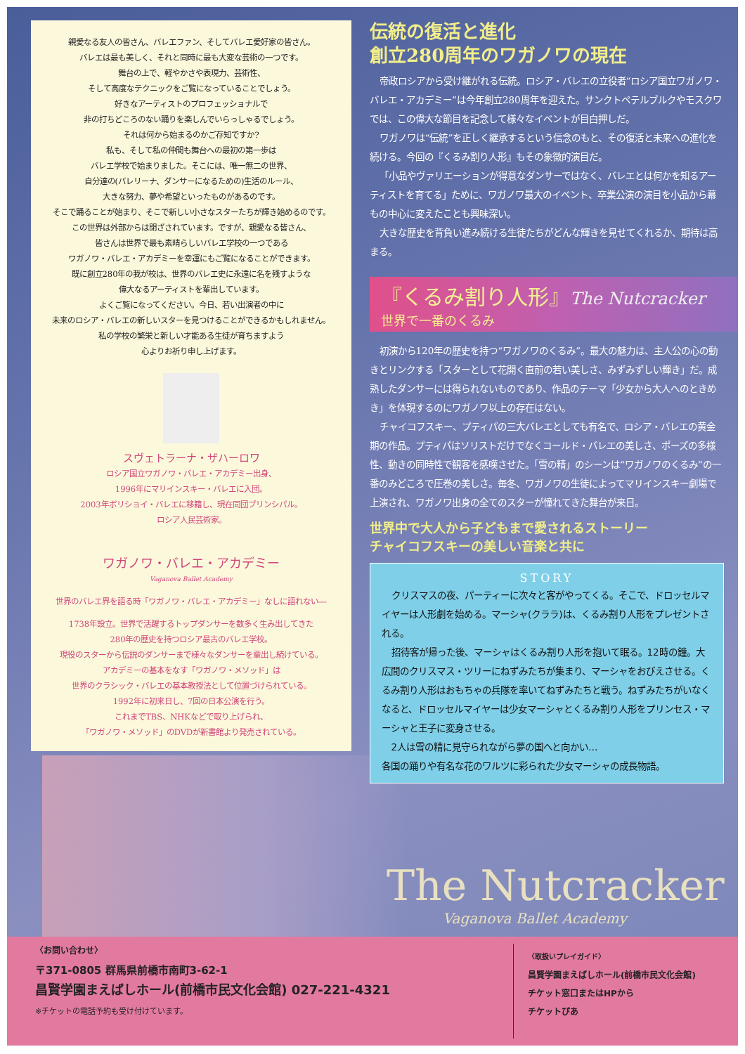親愛なる友人の皆さん、バレエファン、そしてバレエ愛好家の皆さん。
バレエは最も美しく、それと同時に最も大変な芸術の一つです。
舞台の上で、軽やかさや表現力、芸術性、
そして高度なテクニックをご覧になっていることでしょう。
好きなアーティストのプロフェッショナルで
非の打ちどころのない踊りを楽しんでいらっしゃるでしょう。
それは何から始まるのかご存知ですか?
私も、そして私の仲間も舞台への最初の第一歩は
バレエ学校で始まりました。そこには、唯一無二の世界、
自分達の(バレリーナ、ダンサーになるための)生活のルール、
大きな努力、夢や希望といったものがあるのです。
そこで踊ることが始まり、そこで新しい小さなスターたちが輝き始めるのです。
この世界は外部からは閉ざされています。ですが、親愛なる皆さん、
皆さんは世界で最も素晴らしいバレエ学校の一つである
ワガノワ・バレエ・アカデミーを幸運にもご覧になることができます。
既に創立280年の我が校は、世界のバレエ史に永遠に名を残すような
偉大なるアーティストを輩出しています。
よくご覧になってください。今日、若い出演者の中に
未来のロシア・バレエの新しいスターを見つけることができるかもしれません。
私の学校の繁栄と新しい才能ある生徒が育ちますよう
心よりお祈り申し上げます。
スヴェトラーナ・ザハーロワ
ロシア国立ワガノワ・バレエ・アカデミー出身、
1996年にマリインスキー・バレエに入団。
2003年ボリショイ・バレエに移籍し、現在同団プリンシパル。
ロシア人民芸術家。
ワガノワ・バレエ・アカデミー
Vaganova Ballet Academy
世界のバレエ界を語る時「ワガノワ・バレエ・アカデミー」なしに語れない―
1738年設立。世界で活躍するトップダンサーを数多く生み出してきた
280年の歴史を持つロシア最古のバレエ学校。
現役のスターから伝説のダンサーまで様々なダンサーを輩出し続けている。
アカデミーの基本をなす「ワガノワ・メソッド」は
世界のクラシック・バレエの基本教授法として位置づけられている。
1992年に初来日し、7回の日本公演を行う。
これまでTBS、NHKなどで取り上げられ、
「ワガノワ・メソッド」のDVDが新書館より発売されている。
伝統の復活と進化
創立280周年のワガノワの現在
帝政ロシアから受け継がれる伝統。ロシア・バレエの立役者“ロシア国立ワガノワ・バレエ・アカデミー”は今年創立280周年を迎えた。サンクトペテルブルクやモスクワでは、この偉大な節目を記念して様々なイベントが目白押しだ。
ワガノワは“伝統”を正しく継承するという信念のもと、その復活と未来への進化を続ける。今回の『くるみ割り人形』もその象徴的演目だ。
「小品やヴァリエーションが得意なダンサーではなく、バレエとは何かを知るアーティストを育てる」ために、ワガノワ最大のイベント、卒業公演の演目を小品から幕もの中心に変えたことも興味深い。
大きな歴史を背負い進み続ける生徒たちがどんな輝きを見せてくれるか、期待は高まる。
『くるみ割り人形』The Nutcracker
世界で一番のくるみ
初演から120年の歴史を持つ“ワガノワのくるみ”。最大の魅力は、主人公の心の動きとリンクする「スターとして花開く直前の若い美しさ、みずみずしい輝き」だ。成熟したダンサーには得られないものであり、作品のテーマ「少女から大人へのときめき」を体現するのにワガノワ以上の存在はない。
チャイコフスキー、プティパの三大バレエとしても有名で、ロシア・バレエの黄金期の作品。プティパはソリストだけでなくコールド・バレエの美しさ、ポーズの多様性、動きの同時性で観客を感嘆させた。「雪の精」のシーンは“ワガノワのくるみ”の一番のみどころで圧巻の美しさ。毎冬、ワガノワの生徒によってマリインスキー劇場で上演され、ワガノワ出身の全てのスターが憧れてきた舞台が来日。
世界中で大人から子どもまで愛されるストーリー
チャイコフスキーの美しい音楽と共に
STORY
クリスマスの夜、パーティーに次々と客がやってくる。そこで、ドロッセルマイヤーは人形劇を始める。マーシャ(クララ)は、くるみ割り人形をプレゼントされる。
招待客が帰った後、マーシャはくるみ割り人形を抱いて眠る。12時の鐘。大広間のクリスマス・ツリーにねずみたちが集まり、マーシャをおびえさせる。くるみ割り人形はおもちゃの兵隊を率いてねずみたちと戦う。ねずみたちがいなくなると、ドロッセルマイヤーは少女マーシャとくるみ割り人形をプリンセス・マーシャと王子に変身させる。
2人は雪の精に見守られながら夢の国へと向かい…
各国の踊りや有名な花のワルツに彩られた少女マーシャの成長物語。
The Nutcracker
Vaganova Ballet Academy
〈お問い合わせ〉
〒371-0805 群馬県前橋市南町3-62-1
昌賢学園まえばしホール(前橋市民文化会館) 027-221-4321
※チケットの電話予約も受け付けています。
〈取扱いプレイガイド〉
昌賢学園まえばしホール(前橋市民文化会館)
チケット窓口またはHPから
チケットぴあ